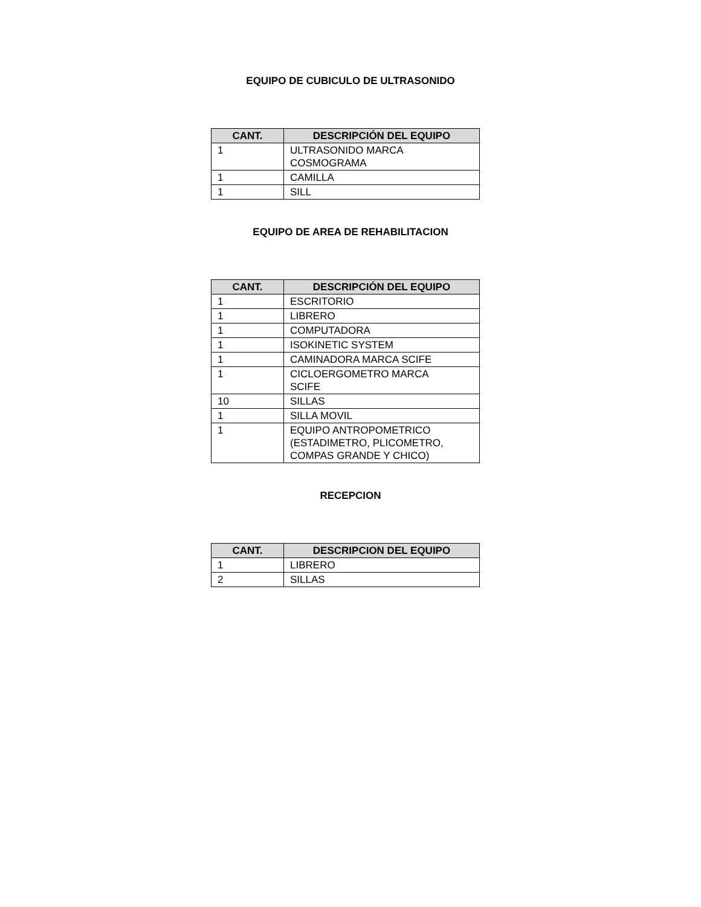EQUIPO DE CUBICULO DE ULTRASONIDO
| CANT. | DESCRIPCIÓN DEL EQUIPO |
| --- | --- |
| 1 | ULTRASONIDO MARCA COSMOGRAMA |
| 1 | CAMILLA |
| 1 | SILL |
EQUIPO DE AREA DE REHABILITACION
| CANT. | DESCRIPCIÓN DEL EQUIPO |
| --- | --- |
| 1 | ESCRITORIO |
| 1 | LIBRERO |
| 1 | COMPUTADORA |
| 1 | ISOKINETIC SYSTEM |
| 1 | CAMINADORA MARCA SCIFE |
| 1 | CICLOERGOMETRO MARCA SCIFE |
| 10 | SILLAS |
| 1 | SILLA MOVIL |
| 1 | EQUIPO ANTROPOMETRICO (ESTADIMETRO, PLICOMETRO, COMPAS GRANDE Y CHICO) |
RECEPCION
| CANT. | DESCRIPCION DEL EQUIPO |
| --- | --- |
| 1 | LIBRERO |
| 2 | SILLAS |